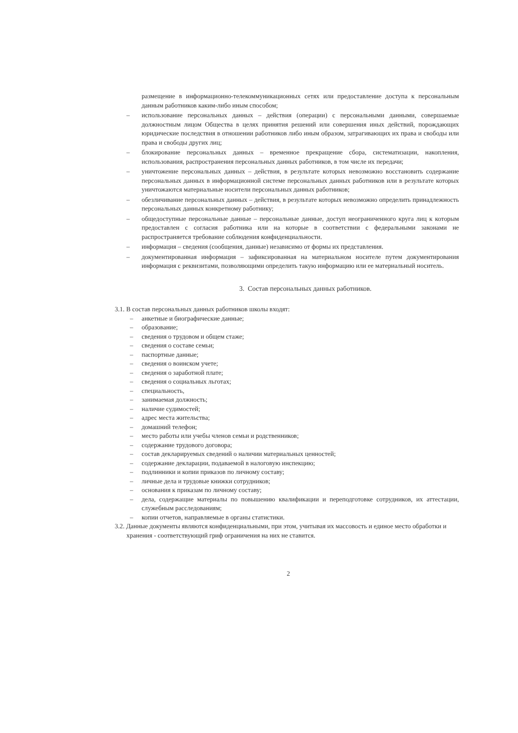размещение в информационно-телекоммуникационных сетях или предоставление доступа к персональным данным работников каким-либо иным способом;
– использование персональных данных – действия (операции) с персональными данными, совершаемые должностным лицом Общества в целях принятия решений или совершения иных действий, порождающих юридические последствия в отношении работников либо иным образом, затрагивающих их права и свободы или права и свободы других лиц;
– блокирование персональных данных – временное прекращение сбора, систематизации, накопления, использования, распространения персональных данных работников, в том числе их передачи;
– уничтожение персональных данных – действия, в результате которых невозможно восстановить содержание персональных данных в информационной системе персональных данных работников или в результате которых уничтожаются материальные носители персональных данных работников;
– обезличивание персональных данных – действия, в результате которых невозможно определить принадлежность персональных данных конкретному работнику;
– общедоступные персональные данные – персональные данные, доступ неограниченного круга лиц к которым предоставлен с согласия работника или на которые в соответствии с федеральными законами не распространяется требование соблюдения конфиденциальности.
– информация – сведения (сообщения, данные) независимо от формы их представления.
– документированная информация – зафиксированная на материальном носителе путем документирования информация с реквизитами, позволяющими определить такую информацию или ее материальный носитель.
3. Состав персональных данных работников.
3.1. В состав персональных данных работников школы входят:
– анкетные и биографические данные;
– образование;
– сведения о трудовом и общем стаже;
– сведения о составе семьи;
– паспортные данные;
– сведения о воинском учете;
– сведения о заработной плате;
– сведения о социальных льготах;
– специальность,
– занимаемая должность;
– наличие судимостей;
– адрес места жительства;
– домашний телефон;
– место работы или учебы членов семьи и родственников;
– содержание трудового договора;
– состав декларируемых сведений о наличии материальных ценностей;
– содержание декларации, подаваемой в налоговую инспекцию;
– подлинники и копии приказов по личному составу;
– личные дела и трудовые книжки сотрудников;
– основания к приказам по личному составу;
– дела, содержащие материалы по повышению квалификации и переподготовке сотрудников, их аттестации, служебным расследованиям;
– копии отчетов, направляемые в органы статистики.
3.2. Данные документы являются конфиденциальными, при этом, учитывая их массовость и единое место обработки и хранения - соответствующий гриф ограничения на них не ставится.
2